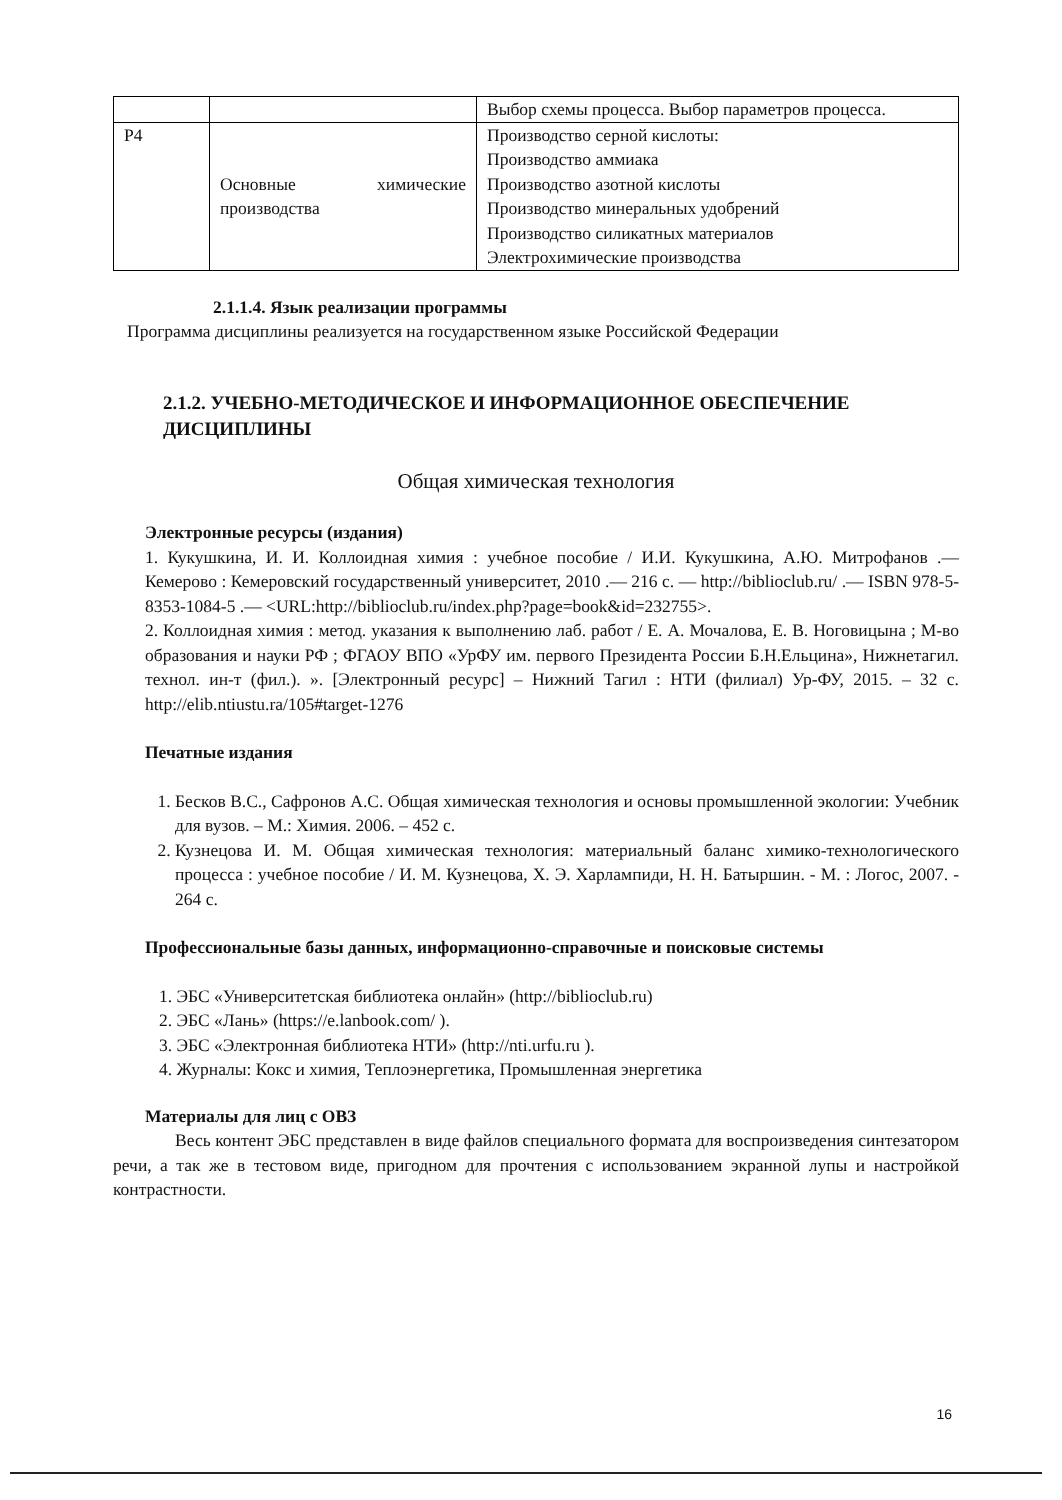| | | Выбор схемы процесса. Выбор параметров процесса. |
| Р4 | Основные химические производства | Производство серной кислоты: Производство аммиака Производство азотной кислоты Производство минеральных удобрений Производство силикатных материалов Электрохимические производства |
2.1.1.4. Язык реализации программы
Программа дисциплины реализуется на государственном языке Российской Федерации
2.1.2. УЧЕБНО-МЕТОДИЧЕСКОЕ И ИНФОРМАЦИОННОЕ ОБЕСПЕЧЕНИЕ ДИСЦИПЛИНЫ
Общая химическая технология
Электронные ресурсы (издания)
1. Кукушкина, И. И. Коллоидная химия : учебное пособие / И.И. Кукушкина, А.Ю. Митрофанов .— Кемерово : Кемеровский государственный университет, 2010 .— 216 с. — http://biblioclub.ru/ .— ISBN 978-5-8353-1084-5 .— <URL:http://biblioclub.ru/index.php?page=book&id=232755>.
2. Коллоидная химия : метод. указания к выполнению лаб. работ / Е. А. Мочалова, Е. В. Ноговицына ; М-во образования и науки РФ ; ФГАОУ ВПО «УрФУ им. первого Президента России Б.Н.Ельцина», Нижнетагил. технол. ин-т (фил.). ». [Электронный ресурс] – Нижний Тагил : НТИ (филиал) Ур-ФУ, 2015. – 32 с. http://elib.ntiustu.ra/105#target-1276
Печатные издания
1. Бесков В.С., Сафронов А.С. Общая химическая технология и основы промышленной экологии: Учебник для вузов. – М.: Химия. 2006. – 452 с.
2. Кузнецова И. М. Общая химическая технология: материальный баланс химико-технологического процесса : учебное пособие / И. М. Кузнецова, Х. Э. Харлампиди, Н. Н. Батыршин. - М. : Логос, 2007. - 264 с.
Профессиональные базы данных, информационно-справочные и поисковые системы
1. ЭБС «Университетская библиотека онлайн» (http://biblioclub.ru)
2. ЭБС «Лань» (https://e.lanbook.com/ ).
3. ЭБС «Электронная библиотека НТИ» (http://nti.urfu.ru ).
4. Журналы: Кокс и химия, Теплоэнергетика, Промышленная энергетика
Материалы для лиц с ОВЗ
Весь контент ЭБС представлен в виде файлов специального формата для воспроизведения синтезатором речи, а так же в тестовом виде, пригодном для прочтения с использованием экранной лупы и настройкой контрастности.
16